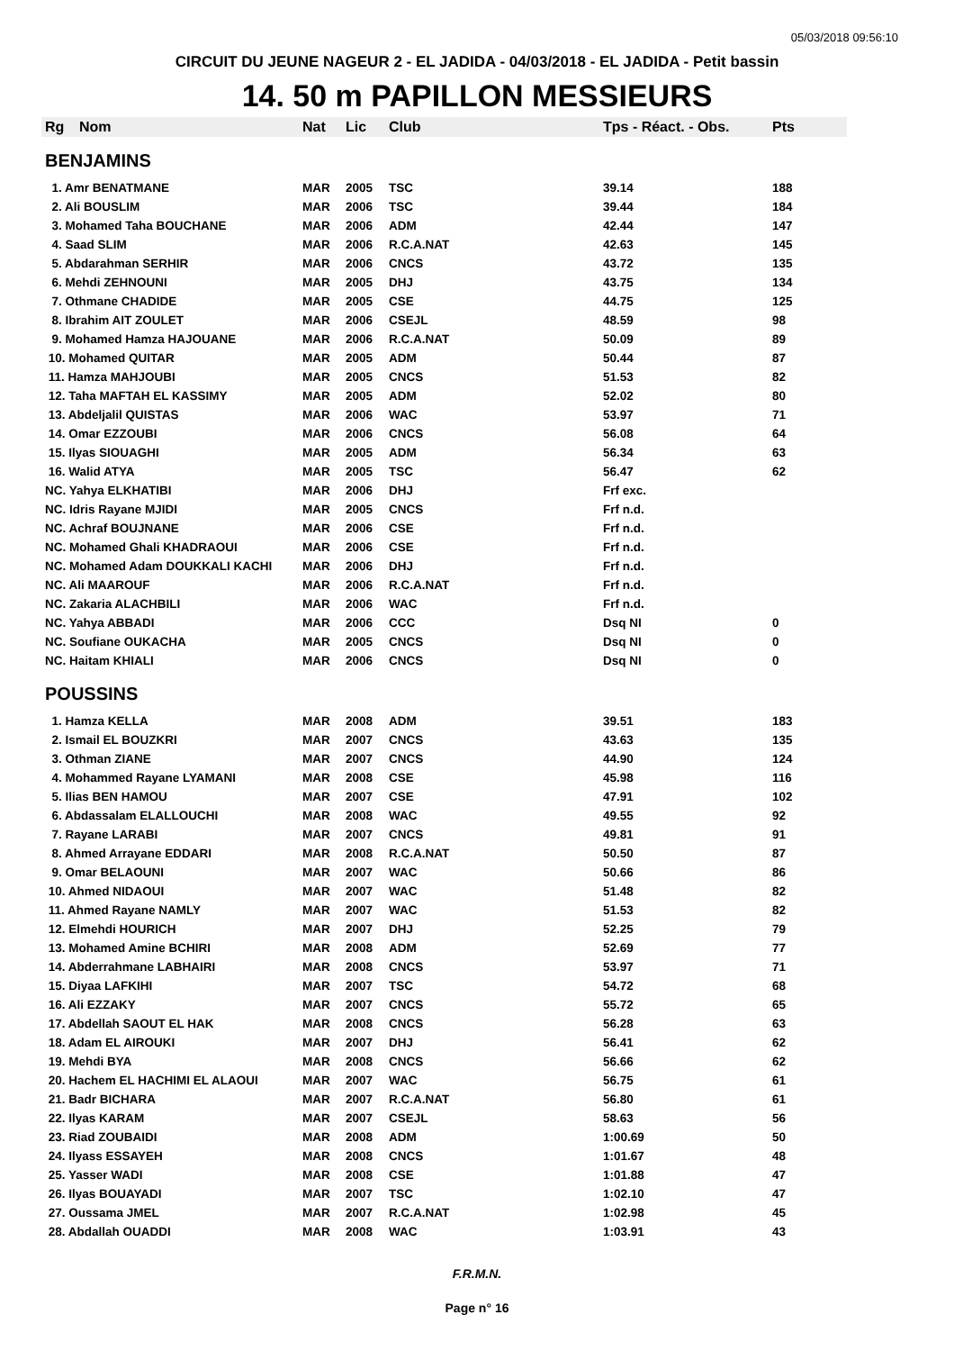05/03/2018 09:56:10
CIRCUIT DU JEUNE NAGEUR 2 - EL JADIDA - 04/03/2018 - EL JADIDA - Petit bassin
14. 50 m PAPILLON MESSIEURS
| Rg | Nom | Nat | Lic | Club | Tps - Réact. - Obs. | Pts |
| --- | --- | --- | --- | --- | --- | --- |
| BENJAMINS | | | | | | |
| 1. Amr BENATMANE | | MAR | 2005 | TSC | 39.14 | 188 |
| 2. Ali BOUSLIM | | MAR | 2006 | TSC | 39.44 | 184 |
| 3. Mohamed Taha BOUCHANE | | MAR | 2006 | ADM | 42.44 | 147 |
| 4. Saad SLIM | | MAR | 2006 | R.C.A.NAT | 42.63 | 145 |
| 5. Abdarahman SERHIR | | MAR | 2006 | CNCS | 43.72 | 135 |
| 6. Mehdi ZEHNOUNI | | MAR | 2005 | DHJ | 43.75 | 134 |
| 7. Othmane CHADIDE | | MAR | 2005 | CSE | 44.75 | 125 |
| 8. Ibrahim AIT ZOULET | | MAR | 2006 | CSEJL | 48.59 | 98 |
| 9. Mohamed Hamza HAJOUANE | | MAR | 2006 | R.C.A.NAT | 50.09 | 89 |
| 10. Mohamed QUITAR | | MAR | 2005 | ADM | 50.44 | 87 |
| 11. Hamza MAHJOUBI | | MAR | 2005 | CNCS | 51.53 | 82 |
| 12. Taha MAFTAH EL KASSIMY | | MAR | 2005 | ADM | 52.02 | 80 |
| 13. Abdeljalil QUISTAS | | MAR | 2006 | WAC | 53.97 | 71 |
| 14. Omar EZZOUBI | | MAR | 2006 | CNCS | 56.08 | 64 |
| 15. Ilyas SIOUAGHI | | MAR | 2005 | ADM | 56.34 | 63 |
| 16. Walid ATYA | | MAR | 2005 | TSC | 56.47 | 62 |
| NC. Yahya ELKHATIBI | | MAR | 2006 | DHJ | Frf exc. | |
| NC. Idris Rayane MJIDI | | MAR | 2005 | CNCS | Frf n.d. | |
| NC. Achraf BOUJNANE | | MAR | 2006 | CSE | Frf n.d. | |
| NC. Mohamed Ghali KHADRAOUI | | MAR | 2006 | CSE | Frf n.d. | |
| NC. Mohamed Adam DOUKKALI KACHI | | MAR | 2006 | DHJ | Frf n.d. | |
| NC. Ali MAAROUF | | MAR | 2006 | R.C.A.NAT | Frf n.d. | |
| NC. Zakaria ALACHBILI | | MAR | 2006 | WAC | Frf n.d. | |
| NC. Yahya ABBADI | | MAR | 2006 | CCC | Dsq NI | 0 |
| NC. Soufiane OUKACHA | | MAR | 2005 | CNCS | Dsq NI | 0 |
| NC. Haitam KHIALI | | MAR | 2006 | CNCS | Dsq NI | 0 |
| POUSSINS | | | | | | |
| 1. Hamza KELLA | | MAR | 2008 | ADM | 39.51 | 183 |
| 2. Ismail EL BOUZKRI | | MAR | 2007 | CNCS | 43.63 | 135 |
| 3. Othman ZIANE | | MAR | 2007 | CNCS | 44.90 | 124 |
| 4. Mohammed Rayane LYAMANI | | MAR | 2008 | CSE | 45.98 | 116 |
| 5. Ilias BEN HAMOU | | MAR | 2007 | CSE | 47.91 | 102 |
| 6. Abdassalam ELALLOUCHI | | MAR | 2008 | WAC | 49.55 | 92 |
| 7. Rayane LARABI | | MAR | 2007 | CNCS | 49.81 | 91 |
| 8. Ahmed Arrayane EDDARI | | MAR | 2008 | R.C.A.NAT | 50.50 | 87 |
| 9. Omar BELAOUNI | | MAR | 2007 | WAC | 50.66 | 86 |
| 10. Ahmed NIDAOUI | | MAR | 2007 | WAC | 51.48 | 82 |
| 11. Ahmed Rayane NAMLY | | MAR | 2007 | WAC | 51.53 | 82 |
| 12. Elmehdi HOURICH | | MAR | 2007 | DHJ | 52.25 | 79 |
| 13. Mohamed Amine BCHIRI | | MAR | 2008 | ADM | 52.69 | 77 |
| 14. Abderrahmane LABHAIRI | | MAR | 2008 | CNCS | 53.97 | 71 |
| 15. Diyaa LAFKIHI | | MAR | 2007 | TSC | 54.72 | 68 |
| 16. Ali EZZAKY | | MAR | 2007 | CNCS | 55.72 | 65 |
| 17. Abdellah SAOUT EL HAK | | MAR | 2008 | CNCS | 56.28 | 63 |
| 18. Adam EL AIROUKI | | MAR | 2007 | DHJ | 56.41 | 62 |
| 19. Mehdi BYA | | MAR | 2008 | CNCS | 56.66 | 62 |
| 20. Hachem EL HACHIMI EL ALAOUI | | MAR | 2007 | WAC | 56.75 | 61 |
| 21. Badr BICHARA | | MAR | 2007 | R.C.A.NAT | 56.80 | 61 |
| 22. Ilyas KARAM | | MAR | 2007 | CSEJL | 58.63 | 56 |
| 23. Riad ZOUBAIDI | | MAR | 2008 | ADM | 1:00.69 | 50 |
| 24. Ilyass ESSAYEH | | MAR | 2008 | CNCS | 1:01.67 | 48 |
| 25. Yasser WADI | | MAR | 2008 | CSE | 1:01.88 | 47 |
| 26. Ilyas BOUAYADI | | MAR | 2007 | TSC | 1:02.10 | 47 |
| 27. Oussama JMEL | | MAR | 2007 | R.C.A.NAT | 1:02.98 | 45 |
| 28. Abdallah OUADDI | | MAR | 2008 | WAC | 1:03.91 | 43 |
F.R.M.N.
Page n° 16